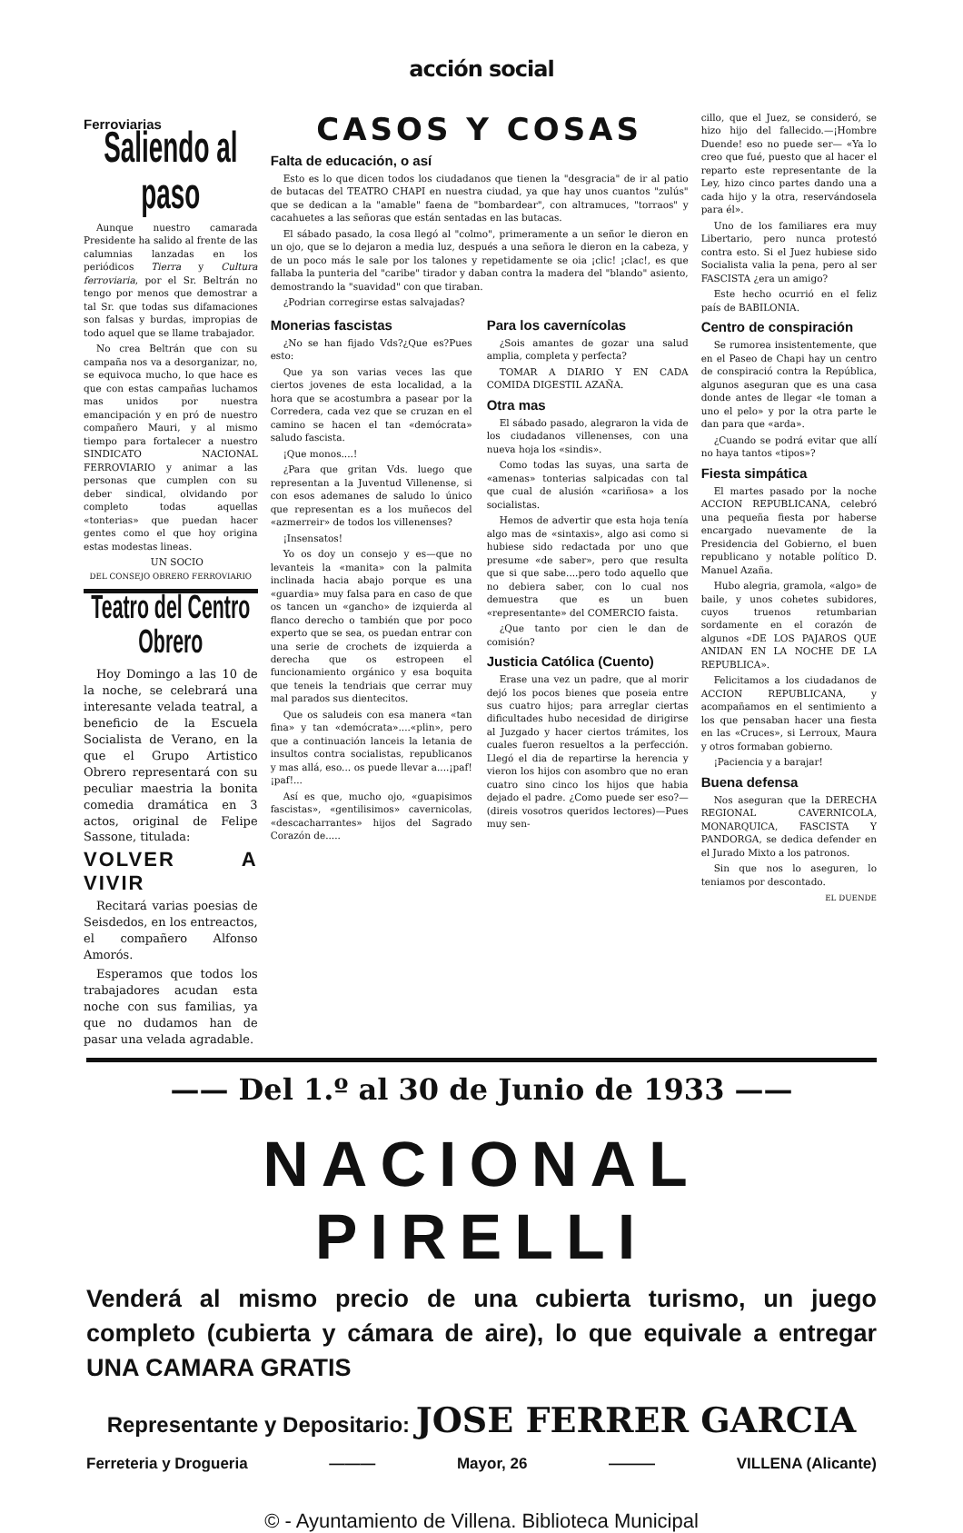acción social
Ferroviarias
Saliendo al paso
Aunque nuestro camarada Presidente ha salido al frente de las calumnias lanzadas en los periódicos Tierra y Cultura ferroviaria, por el Sr. Beltrán no tengo por menos que demostrar a tal Sr. que todas sus difamaciones son falsas y burdas, impropias de todo aquel que se llame trabajador.
No crea Beltrán que con su campaña nos va a desorganizar, no, se equivoca mucho, lo que hace es que con estas campañas luchamos mas unidos por nuestra emancipación y en pró de nuestro compañero Mauri, y al mismo tiempo para fortalecer a nuestro SINDICATO NACIONAL FERROVIARIO y animar a las personas que cumplen con su deber sindical, olvidando por completo todas aquellas «tonterias» que puedan hacer gentes como el que hoy origina estas modestas lineas.
UN SOCIO
DEL CONSEJO OBRERO FERROVIARIO
Teatro del Centro Obrero
Hoy Domingo a las 10 de la noche, se celebrará una interesante velada teatral, a beneficio de la Escuela Socialista de Verano, en la que el Grupo Artistico Obrero representará con su peculiar maestria la bonita comedia dramática en 3 actos, original de Felipe Sassone, titulada:
VOLVER A VIVIR
Recitará varias poesias de Seisdedos, en los entreactos, el compañero Alfonso Amorós.
Esperamos que todos los trabajadores acudan esta noche con sus familias, ya que no dudamos han de pasar una velada agradable.
CASOS Y COSAS
Falta de educación, o así
Esto es lo que dicen todos los ciudadanos que tienen la "desgracia" de ir al patio de butacas del TEATRO CHAPI en nuestra ciudad, ya que hay unos cuantos "zulús" que se dedican a la "amable" faena de "bombardear", con altramuces, "torraos" y cacahuetes a las señoras que están sentadas en las butacas.
El sábado pasado, la cosa llegó al "colmo", primeramente a un señor le dieron en un ojo, que se lo dejaron a media luz, después a una señora le dieron en la cabeza, y de un poco más le sale por los talones y repetidamente se oia ¡clic! ¡clac!, es que fallaba la punteria del "caribe" tirador y daban contra la madera del "blando" asiento, demostrando la "suavidad" con que tiraban.
¿Podrian corregirse estas salvajadas?
Monerias fascistas
¿No se han fijado Vds?¿Que es?Pues esto:
Que ya son varias veces las que ciertos jovenes de esta localidad, a la hora que se acostumbra a pasear por la Corredera, cada vez que se cruzan en el camino se hacen el tan «demócrata» saludo fascista.
¡Que monos....!
¿Para que gritan Vds. luego que representan a la Juventud Villenense, si con esos ademanes de saludo lo único que representan es a los muñecos del «azmerreir» de todos los villenenses?
¡Insensatos!
Yo os doy un consejo y es—que no levanteis la «manita» con la palmita inclinada hacia abajo porque es una «guardia» muy falsa para en caso de que os tancen un «gancho» de izquierda al flanco derecho o también que por poco experto que se sea, os puedan entrar con una serie de crochets de izquierda a derecha que os estropeen el funcionamiento orgánico y esa boquita que teneis la tendriais que cerrar muy mal parados sus dientecitos.
Que os saludeis con esa manera «tan fina» y tan «demócrata»....«plin», pero que a continuación lanceis la letania de insultos contra socialistas, republicanos y mas allá, eso... os puede llevar a....¡paf! ¡paf!...
Así es que, mucho ojo, «guapisimos fascistas», «gentilisimos» cavernicolas, «descacharrantes» hijos del Sagrado Corazón de.....
Para los cavernícolas
¿Sois amantes de gozar una salud amplia, completa y perfecta?
TOMAR A DIARIO Y EN CADA COMIDA DIGESTIL AZAÑA.
Otra mas
El sábado pasado, alegraron la vida de los ciudadanos villenenses, con una nueva hoja los «sindis».
Como todas las suyas, una sarta de «amenas» tonterias salpicadas con tal que cual de alusión «cariñosa» a los socialistas.
Hemos de advertir que esta hoja tenía algo mas de «sintaxis», algo asi como si hubiese sido redactada por uno que presume «de saber», pero que resulta que si que sabe....pero todo aquello que no debiera saber, con lo cual nos demuestra que es un buen «representante» del COMERCIO faista.
¿Que tanto por cien le dan de comisión?
Justicia Católica (Cuento)
Erase una vez un padre, que al morir dejó los pocos bienes que poseia entre sus cuatro hijos; para arreglar ciertas dificultades hubo necesidad de dirigirse al Juzgado y hacer ciertos trámites, los cuales fueron resueltos a la perfección. Llegó el dia de repartirse la herencia y vieron los hijos con asombro que no eran cuatro sino cinco los hijos que habia dejado el padre. ¿Como puede ser eso?—(direis vosotros queridos lectores)—Pues muy sen-
cillo, que el Juez, se consideró, se hizo hijo del fallecido.—¡Hombre Duende! eso no puede ser— «Ya lo creo que fué, puesto que al hacer el reparto este representante de la Ley, hizo cinco partes dando una a cada hijo y la otra, reservándosela para él».
Uno de los familiares era muy Libertario, pero nunca protestó contra esto. Si el Juez hubiese sido Socialista valia la pena, pero al ser FASCISTA ¿era un amigo?
Este hecho ocurrió en el feliz país de BABILONIA.
Centro de conspiración
Se rumorea insistentemente, que en el Paseo de Chapi hay un centro de conspiració contra la República, algunos aseguran que es una casa donde antes de llegar «le toman a uno el pelo» y por la otra parte le dan para que «arda».
¿Cuando se podrá evitar que allí no haya tantos «tipos»?
Fiesta simpática
El martes pasado por la noche ACCION REPUBLICANA, celebró una pequeña fiesta por haberse encargado nuevamente de la Presidencia del Gobierno, el buen republicano y notable político D. Manuel Azaña.
Hubo alegria, gramola, «algo» de baile, y unos cohetes subidores, cuyos truenos retumbarian sordamente en el corazón de algunos «DE LOS PAJAROS QUE ANIDAN EN LA NOCHE DE LA REPUBLICA».
Felicitamos a los ciudadanos de ACCION REPUBLICANA, y acompañamos en el sentimiento a los que pensaban hacer una fiesta en las «Cruces», si Lerroux, Maura y otros formaban gobierno.
¡Paciencia y a barajar!
Buena defensa
Nos aseguran que la DERECHA REGIONAL CAVERNICOLA, MONARQUICA, FASCISTA Y PANDORGA, se dedica defender en el Jurado Mixto a los patronos.
Sin que nos lo aseguren, lo teniamos por descontado.
EL DUENDE
—— Del 1.º al 30 de Junio de 1933 ——
NACIONAL PIRELLI
Venderá al mismo precio de una cubierta turismo, un juego completo (cubierta y cámara de aire), lo que equivale a entregar UNA CAMARA GRATIS
Representante y Depositario: JOSE FERRER GARCIA
Ferreteria y Drogueria ——— Mayor, 26 ——— VILLENA (Alicante)
© - Ayuntamiento de Villena. Biblioteca Municipal